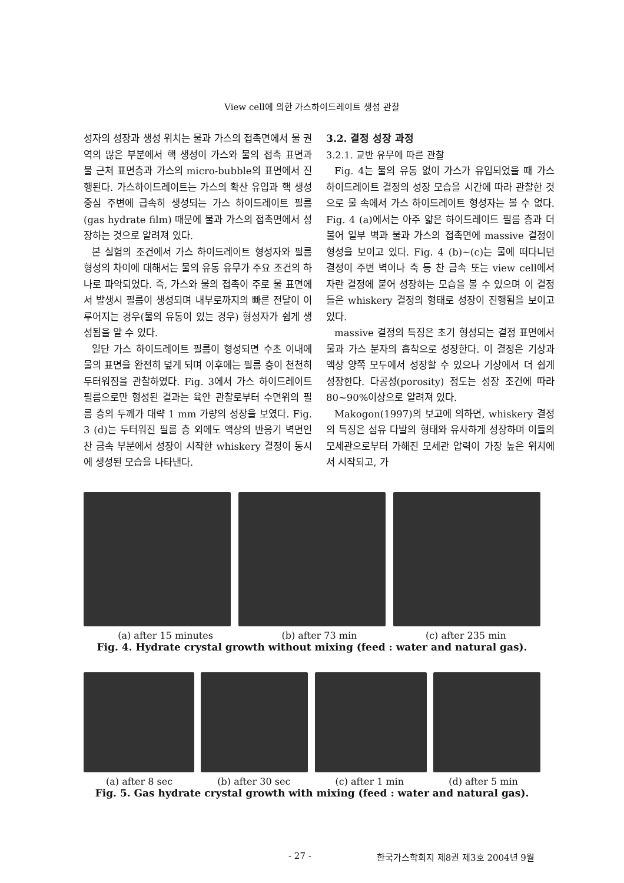View cell에 의한 가스하이드레이트 생성 관찰
성자의 성장과 생성 위치는 물과 가스의 접촉면에서 물 권역의 많은 부분에서 핵 생성이 가스와 물의 접촉 표면과 물 근처 표면층과 가스의 micro-bubble의 표면에서 진행된다. 가스하이드레이트는 가스의 확산 유입과 핵 생성 중심 주변에 급속히 생성되는 가스 하이드레이트 필름(gas hydrate film) 때문에 물과 가스의 접촉면에서 성장하는 것으로 알려져 있다.
본 실험의 조건에서 가스 하이드레이트 형성자와 필름 형성의 차이에 대해서는 물의 유동 유무가 주요 조건의 하나로 파악되었다. 즉, 가스와 물의 접촉이 주로 물 표면에서 발생시 필름이 생성되며 내부로까지의 빠른 전달이 이루어지는 경우(물의 유동이 있는 경우) 형성자가 쉽게 생성됨을 알 수 있다.
일단 가스 하이드레이트 필름이 형성되면 수초 이내에 물의 표면을 완전히 덮게 되며 이후에는 필름 층이 천천히 두터워짐을 관찰하였다. Fig. 3에서 가스 하이드레이트 필름으로만 형성된 결과는 육안 관찰로부터 수면위의 필름 층의 두께가 대략 1 mm 가량의 성장을 보였다. Fig. 3 (d)는 두터워진 필름 층 외에도 액상의 반응기 벽면인 찬 금속 부분에서 성장이 시작한 whiskery 결정이 동시에 생성된 모습을 나타낸다.
3.2. 결정 성장 과정
3.2.1. 교반 유무에 따른 관찰
Fig. 4는 물의 유동 없이 가스가 유입되었을 때 가스 하이드레이트 결정의 성장 모습을 시간에 따라 관찰한 것으로 물 속에서 가스 하이드레이트 형성자는 볼 수 없다. Fig. 4 (a)에서는 아주 얇은 하이드레이트 필름 층과 더불어 일부 벽과 물과 가스의 접촉면에 massive 결정이 형성을 보이고 있다. Fig. 4 (b)~(c)는 물에 떠다니던 결정이 주변 벽이나 축 등 찬 금속 또는 view cell에서 자란 결정에 붙어 성장하는 모습을 볼 수 있으며 이 결정들은 whiskery 결정의 형태로 성장이 진행됨을 보이고 있다.
massive 결정의 특징은 초기 형성되는 결정 표면에서 물과 가스 분자의 흡착으로 성장한다. 이 결정은 기상과 액상 양쪽 모두에서 성장할 수 있으나 기상에서 더 쉽게 성장한다. 다공성(porosity) 정도는 성장 조건에 따라 80~90%이상으로 알려져 있다.
Makogon(1997)의 보고에 의하면, whiskery 결정의 특징은 섬유 다발의 형태와 유사하게 성장하며 이들의 모세관으로부터 가해진 모세관 압력이 가장 높은 위치에서 시작되고, 가
(a) after 15 minutes (b) after 73 min (c) after 235 min
Fig. 4. Hydrate crystal growth without mixing (feed : water and natural gas).
(a) after 8 sec (b) after 30 sec (c) after 1 min (d) after 5 min
Fig. 5. Gas hydrate crystal growth with mixing (feed : water and natural gas).
- 27 -
한국가스학회지 제8권 제3호 2004년 9월